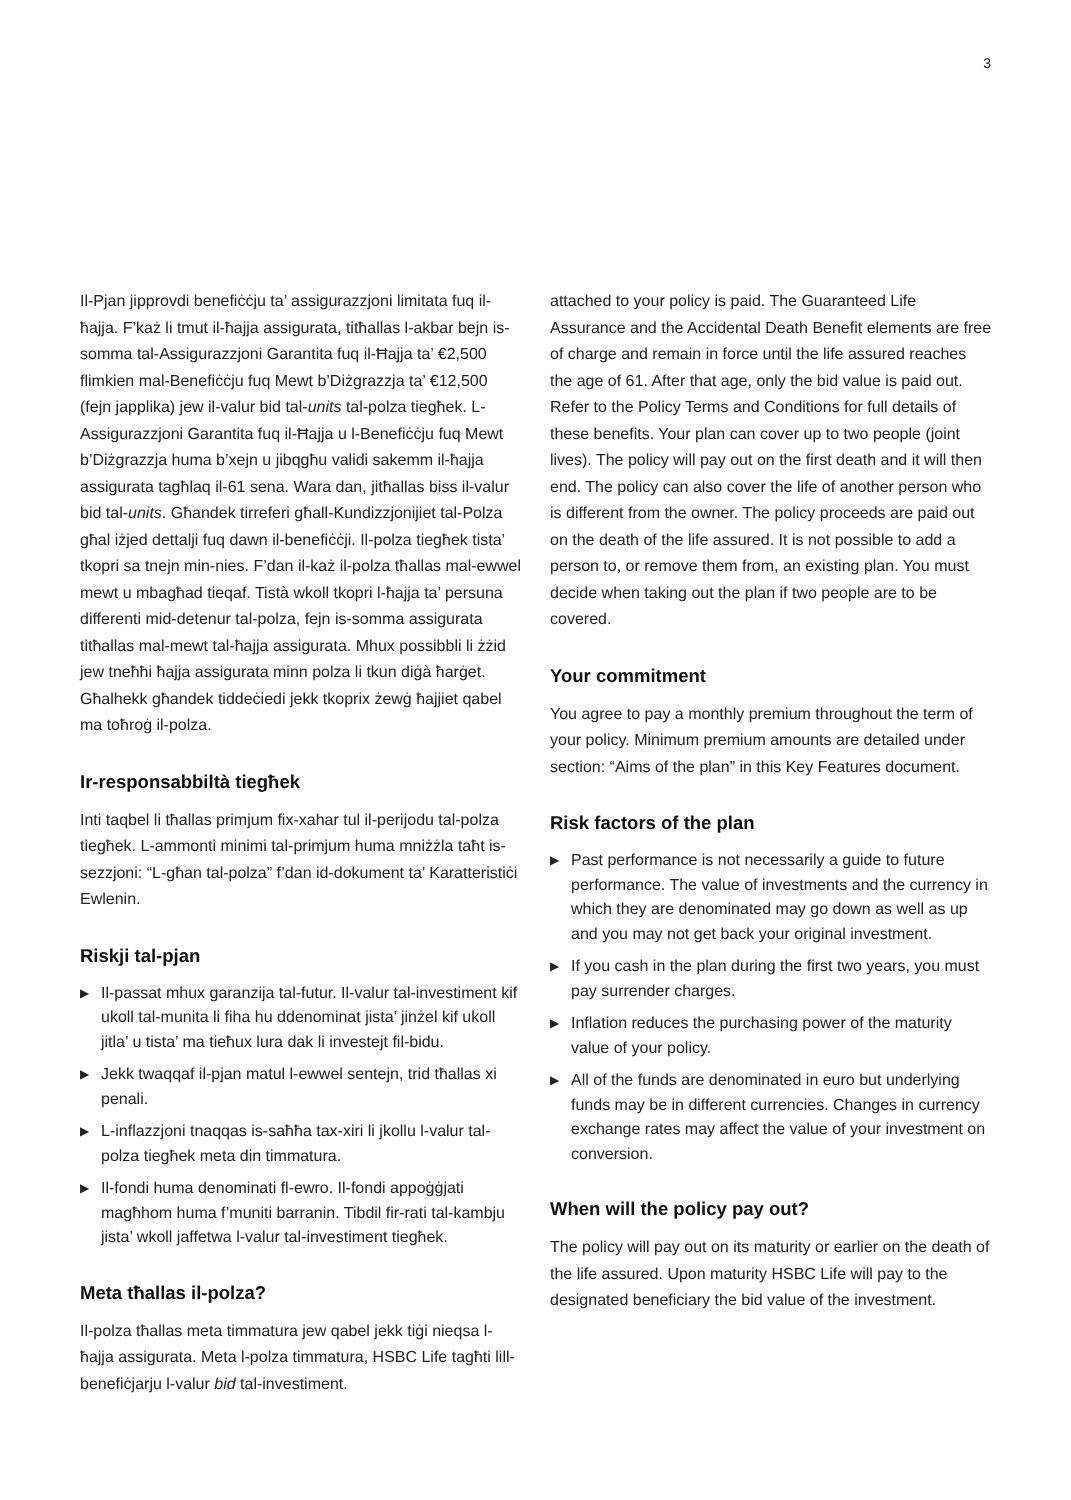3
Il-Pjan jipprovdi benefiċċju ta’ assigurazzjoni limitata fuq il-ħajja. F’każ li tmut il-ħajja assigurata, titħallas l-akbar bejn is-somma tal-Assigurazzjoni Garantita fuq il-Ħajja ta’ €2,500 flimkien mal-Benefiċċju fuq Mewt b’Diżgrazzja ta’ €12,500 (fejn japplika) jew il-valur bid tal-units tal-polza tiegħek. L-Assigurazzjoni Garantita fuq il-Ħajja u l-Benefiċċju fuq Mewt b’Diżgrazzja huma b’xejn u jibqgħu validi sakemm il-ħajja assigurata tagħlaq il-61 sena. Wara dan, jitħallas biss il-valur bid tal-units. Għandek tirreferi għall-Kundizzjonijiet tal-Polza għal iżjed dettalji fuq dawn il-benefiċċji. Il-polza tiegħek tista’ tkopri sa tnejn min-nies. F’dan il-każ il-polza tħallas mal-ewwel mewt u mbagħad tieqaf. Tistà wkoll tkopri l-ħajja ta’ persuna differenti mid-detenur tal-polza, fejn is-somma assigurata titħallas mal-mewt tal-ħajja assigurata. Mhux possibbli li żżid jew tneħħi ħajja assigurata minn polza li tkun diġà ħarġet. Għalhekk għandek tiddeċiedi jekk tkoprix żewġ ħajjiet qabel ma toħroġ il-polza.
Ir-responsabbiltà tiegħek
Inti taqbel li tħallas primjum fix-xahar tul il-perijodu tal-polza tiegħek. L-ammonti minimi tal-primjum huma mniżżla taħt is-sezzjoni: “L-għan tal-polza” f’dan id-dokument ta’ Karatteristiċi Ewlenin.
Riskji tal-pjan
▶ Il-passat mhux garanzija tal-futur. Il-valur tal-investiment kif ukoll tal-munita li fiha hu ddenominat jista’ jinżel kif ukoll jitla’ u tista’ ma tieħux lura dak li investejt fil-bidu.
▶ Jekk twaqqaf il-pjan matul l-ewwel sentejn, trid tħallas xi penali.
▶ L-inflazzjoni tnaqqas is-saħħa tax-xiri li jkollu l-valur tal-polza tiegħek meta din timmatura.
▶ Il-fondi huma denominati fl-ewro. Il-fondi appoġġjati magħhom huma f’muniti barranin. Tibdil fir-rati tal-kambju jista’ wkoll jaffetwa l-valur tal-investiment tiegħek.
Meta tħallas il-polza?
Il-polza tħallas meta timmatura jew qabel jekk tiġi nieqsa l-ħajja assigurata. Meta l-polza timmatura, HSBC Life tagħti lill-benefiċjarju l-valur bid tal-investiment.
attached to your policy is paid. The Guaranteed Life Assurance and the Accidental Death Benefit elements are free of charge and remain in force until the life assured reaches the age of 61. After that age, only the bid value is paid out. Refer to the Policy Terms and Conditions for full details of these benefits. Your plan can cover up to two people (joint lives). The policy will pay out on the first death and it will then end. The policy can also cover the life of another person who is different from the owner. The policy proceeds are paid out on the death of the life assured. It is not possible to add a person to, or remove them from, an existing plan. You must decide when taking out the plan if two people are to be covered.
Your commitment
You agree to pay a monthly premium throughout the term of your policy. Minimum premium amounts are detailed under section: “Aims of the plan” in this Key Features document.
Risk factors of the plan
▶ Past performance is not necessarily a guide to future performance. The value of investments and the currency in which they are denominated may go down as well as up and you may not get back your original investment.
▶ If you cash in the plan during the first two years, you must pay surrender charges.
▶ Inflation reduces the purchasing power of the maturity value of your policy.
▶ All of the funds are denominated in euro but underlying funds may be in different currencies. Changes in currency exchange rates may affect the value of your investment on conversion.
When will the policy pay out?
The policy will pay out on its maturity or earlier on the death of the life assured. Upon maturity HSBC Life will pay to the designated beneficiary the bid value of the investment.